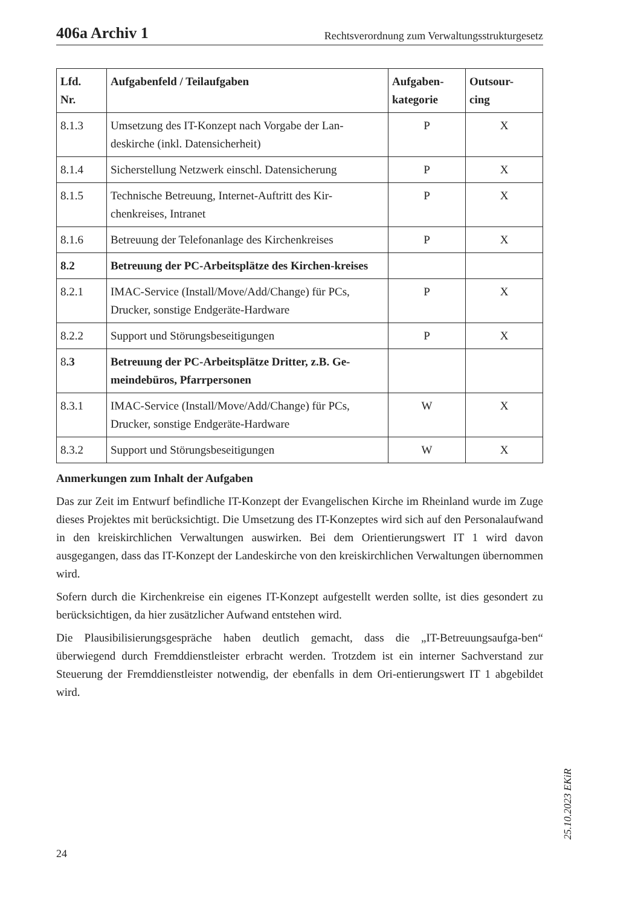406a Archiv 1 Rechtsverordnung zum Verwaltungsstrukturgesetz
| Lfd. Nr. | Aufgabenfeld / Teilaufgaben | Aufgaben- kategorie | Outsour- cing |
| --- | --- | --- | --- |
| 8.1.3 | Umsetzung des IT-Konzept nach Vorgabe der Lan-deskirche (inkl. Datensicherheit) | P | X |
| 8.1.4 | Sicherstellung Netzwerk einschl. Datensicherung | P | X |
| 8.1.5 | Technische Betreuung, Internet-Auftritt des Kir-chenkreises, Intranet | P | X |
| 8.1.6 | Betreuung der Telefonanlage des Kirchenkreises | P | X |
| 8.2 | Betreuung der PC-Arbeitsplätze des Kirchen-kreises | | |
| 8.2.1 | IMAC-Service (Install/Move/Add/Change) für PCs, Drucker, sonstige Endgeräte-Hardware | P | X |
| 8.2.2 | Support und Störungsbeseitigungen | P | X |
| 8 .3 | Betreuung der PC-Arbeitsplätze Dritter, z.B. Ge-meindebüros, Pfarrpersonen | | |
| 8.3.1 | IMAC-Service (Install/Move/Add/Change) für PCs, Drucker, sonstige Endgeräte-Hardware | W | X |
| 8.3.2 | Support und Störungsbeseitigungen | W | X |
Anmerkungen zum Inhalt der Aufgaben
Das zur Zeit im Entwurf befindliche IT-Konzept der Evangelischen Kirche im Rheinland wurde im Zuge dieses Projektes mit berücksichtigt. Die Umsetzung des IT-Konzeptes wird sich auf den Personalaufwand in den kreiskirchlichen Verwaltungen auswirken. Bei dem Orientierungswert IT 1 wird davon ausgegangen, dass das IT-Konzept der Landeskirche von den kreiskirchlichen Verwaltungen übernommen wird.
Sofern durch die Kirchenkreise ein eigenes IT-Konzept aufgestellt werden sollte, ist dies gesondert zu berücksichtigen, da hier zusätzlicher Aufwand entstehen wird.
Die Plausibilisierungsgespräche haben deutlich gemacht, dass die „IT-Betreuungsaufga-ben“ überwiegend durch Fremddienstleister erbracht werden. Trotzdem ist ein interner Sachverstand zur Steuerung der Fremddienstleister notwendig, der ebenfalls in dem Ori-entierungswert IT 1 abgebildet wird.
25.10.2023 EKiR
24